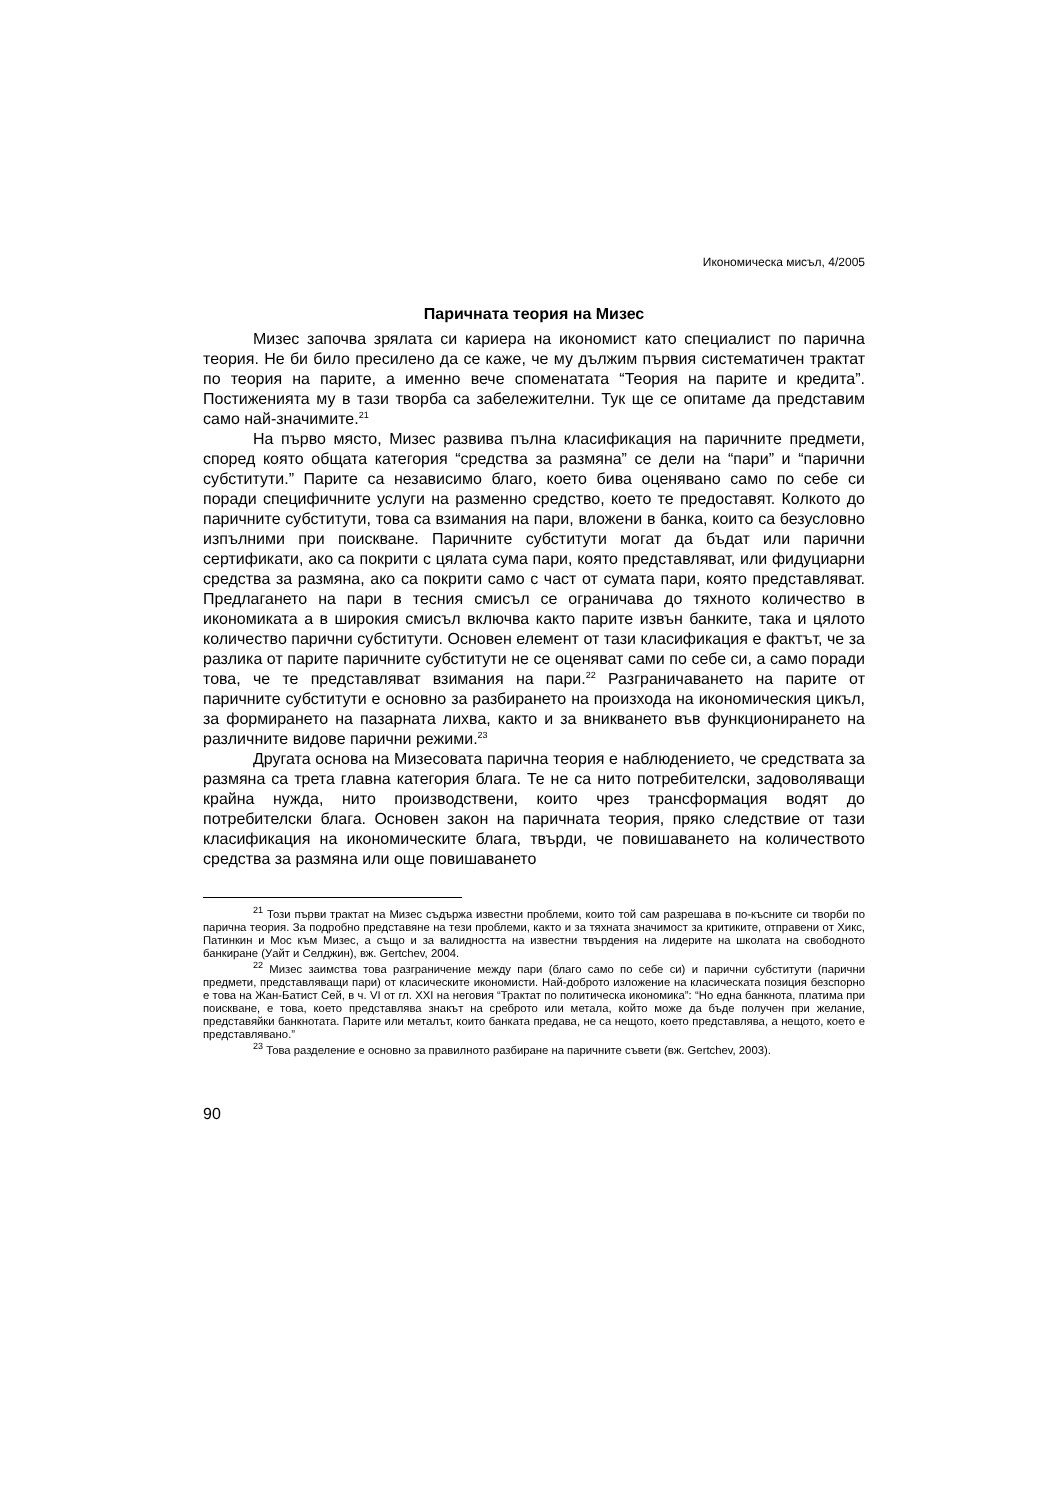Икономическа мисъл, 4/2005
Паричната теория на Мизес
Мизес започва зрялата си кариера на икономист като специалист по парична теория. Не би било пресилено да се каже, че му дължим първия систематичен трактат по теория на парите, а именно вече споменатата “Теория на парите и кредита”. Постиженията му в тази творба са забележителни. Тук ще се опитаме да представим само най-значимите.<sup>21</sup>
На първо място, Мизес развива пълна класификация на паричните предмети, според която общата категория “средства за размяна” се дели на “пари” и “парични субститути.” Парите са независимо благо, което бива оценявано само по себе си поради специфичните услуги на разменно средство, което те предоставят. Колкото до паричните субститути, това са взимания на пари, вложени в банка, които са безусловно изпълними при поискване. Паричните субститути могат да бъдат или парични сертификати, ако са покрити с цялата сума пари, която представляват, или фидуциарни средства за размяна, ако са покрити само с част от сумата пари, която представляват. Предлагането на пари в тесния смисъл се ограничава до тяхното количество в икономиката а в широкия смисъл включва както парите извън банките, така и цялото количество парични субститути. Основен елемент от тази класификация е фактът, че за разлика от парите паричните субститути не се оценяват сами по себе си, а само поради това, че те представляват взимания на пари.<sup>22</sup> Разграничаването на парите от паричните субститути е основно за разбирането на произхода на икономическия цикъл, за формирането на пазарната лихва, както и за вникването във функционирането на различните видове парични режими.<sup>23</sup>
Другата основа на Мизесовата парична теория е наблюдението, че средствата за размяна са трета главна категория блага. Те не са нито потребителски, задоволяващи крайна нужда, нито производствени, които чрез трансформация водят до потребителски блага. Основен закон на паричната теория, пряко следствие от тази класификация на икономическите блага, твърди, че повишаването на количеството средства за размяна или още повишаването
<sup>21</sup> Този първи трактат на Мизес съдържа известни проблеми, които той сам разрешава в по-късните си творби по парична теория. За подробно представяне на тези проблеми, както и за тяхната значимост за критиките, отправени от Хикс, Патинкин и Мос към Мизес, а също и за валидността на известни твърдения на лидерите на школата на свободното банкиране (Уайт и Селджин), вж. Gertchev, 2004.
<sup>22</sup> Мизес заимства това разграничение между пари (благо само по себе си) и парични субститути (парични предмети, представляващи пари) от класическите икономисти. Най-доброто изложение на класическата позиция безспорно е това на Жан-Батист Сей, в ч. VI от гл. XXI на неговия “Трактат по политическа икономика”: “Но една банкнота, платима при поискване, е това, което представлява знакът на среброто или метала, който може да бъде получен при желание, представяйки банкнотата. Парите или металът, които банката предава, не са нещото, което представлява, а нещото, което е представлявано.”
<sup>23</sup> Това разделение е основно за правилното разбиране на паричните съвети (вж. Gertchev, 2003).
90